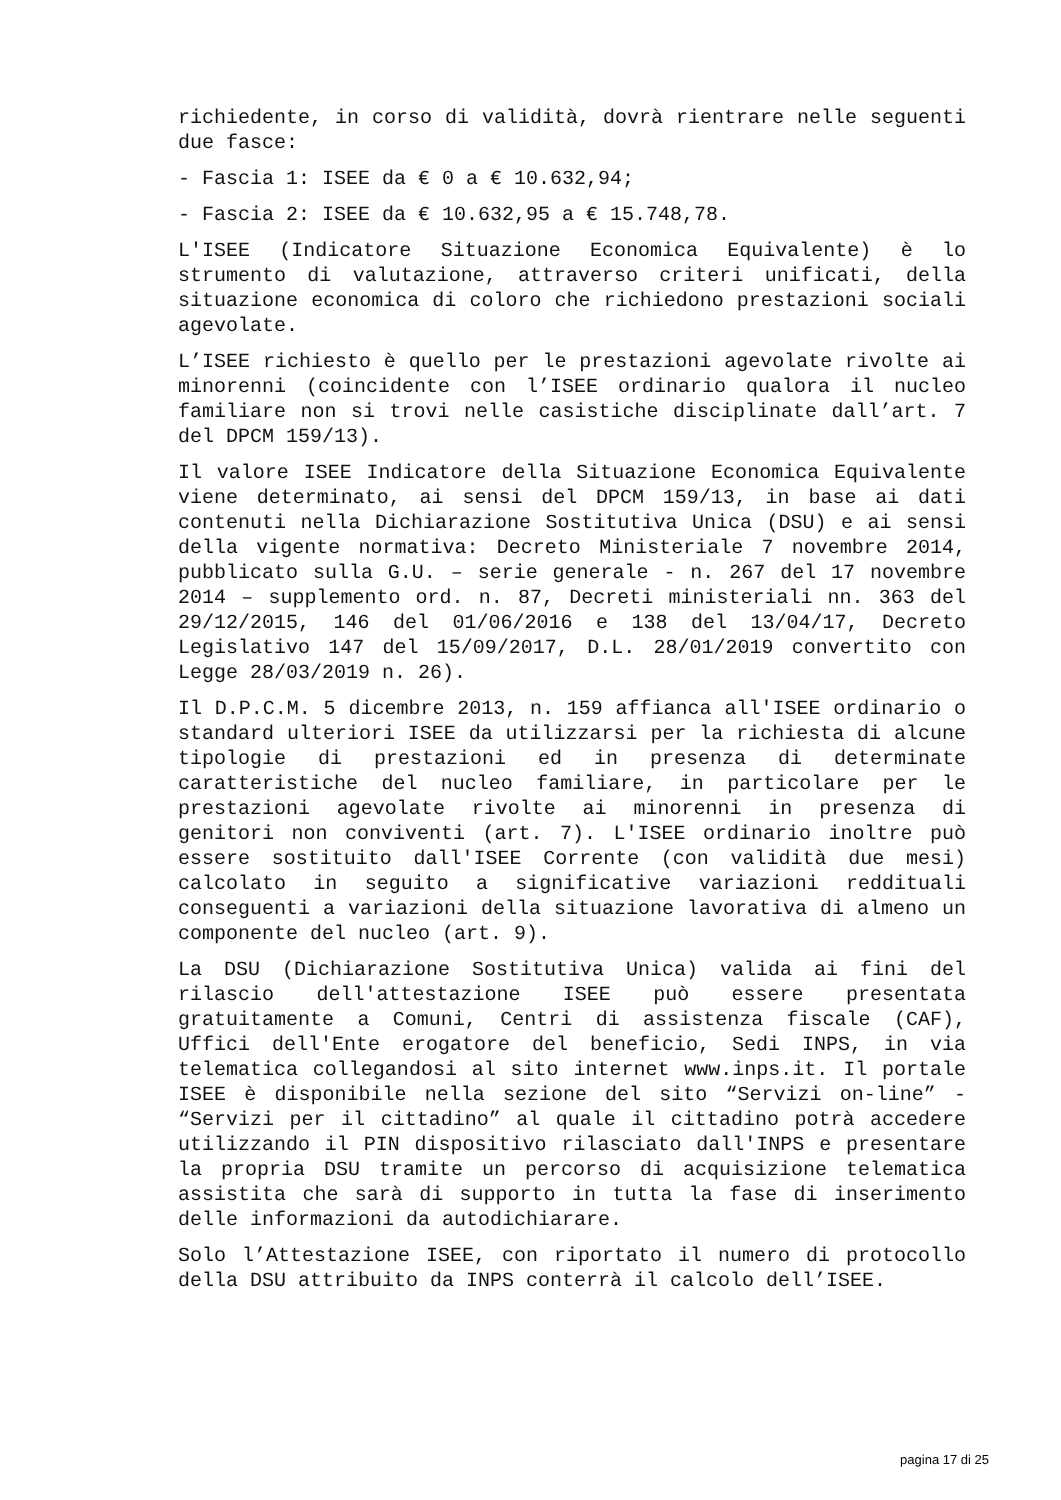richiedente, in corso di validità, dovrà rientrare nelle seguenti due fasce:
- Fascia 1: ISEE da € 0 a € 10.632,94;
- Fascia 2: ISEE da € 10.632,95 a € 15.748,78.
L'ISEE (Indicatore Situazione Economica Equivalente) è lo strumento di valutazione, attraverso criteri unificati, della situazione economica di coloro che richiedono prestazioni sociali agevolate.
L’ISEE richiesto è quello per le prestazioni agevolate rivolte ai minorenni (coincidente con l’ISEE ordinario qualora il nucleo familiare non si trovi nelle casistiche disciplinate dall’art. 7 del DPCM 159/13).
Il valore ISEE Indicatore della Situazione Economica Equivalente viene determinato, ai sensi del DPCM 159/13, in base ai dati contenuti nella Dichiarazione Sostitutiva Unica (DSU) e ai sensi della vigente normativa: Decreto Ministeriale 7 novembre 2014, pubblicato sulla G.U. – serie generale - n. 267 del 17 novembre 2014 – supplemento ord. n. 87, Decreti ministeriali nn. 363 del 29/12/2015, 146 del 01/06/2016 e 138 del 13/04/17, Decreto Legislativo 147 del 15/09/2017, D.L. 28/01/2019 convertito con Legge 28/03/2019 n. 26).
Il D.P.C.M. 5 dicembre 2013, n. 159 affianca all'ISEE ordinario o standard ulteriori ISEE da utilizzarsi per la richiesta di alcune tipologie di prestazioni ed in presenza di determinate caratteristiche del nucleo familiare, in particolare per le prestazioni agevolate rivolte ai minorenni in presenza di genitori non conviventi (art. 7). L'ISEE ordinario inoltre può essere sostituito dall'ISEE Corrente (con validità due mesi) calcolato in seguito a significative variazioni reddituali conseguenti a variazioni della situazione lavorativa di almeno un componente del nucleo (art. 9).
La DSU (Dichiarazione Sostitutiva Unica) valida ai fini del rilascio dell'attestazione ISEE può essere presentata gratuitamente a Comuni, Centri di assistenza fiscale (CAF), Uffici dell'Ente erogatore del beneficio, Sedi INPS, in via telematica collegandosi al sito internet www.inps.it. Il portale ISEE è disponibile nella sezione del sito “Servizi on-line” - “Servizi per il cittadino” al quale il cittadino potrà accedere utilizzando il PIN dispositivo rilasciato dall'INPS e presentare la propria DSU tramite un percorso di acquisizione telematica assistita che sarà di supporto in tutta la fase di inserimento delle informazioni da autodichiarare.
Solo l’Attestazione ISEE, con riportato il numero di protocollo della DSU attribuito da INPS conterrà il calcolo dell’ISEE.
pagina 17 di 25